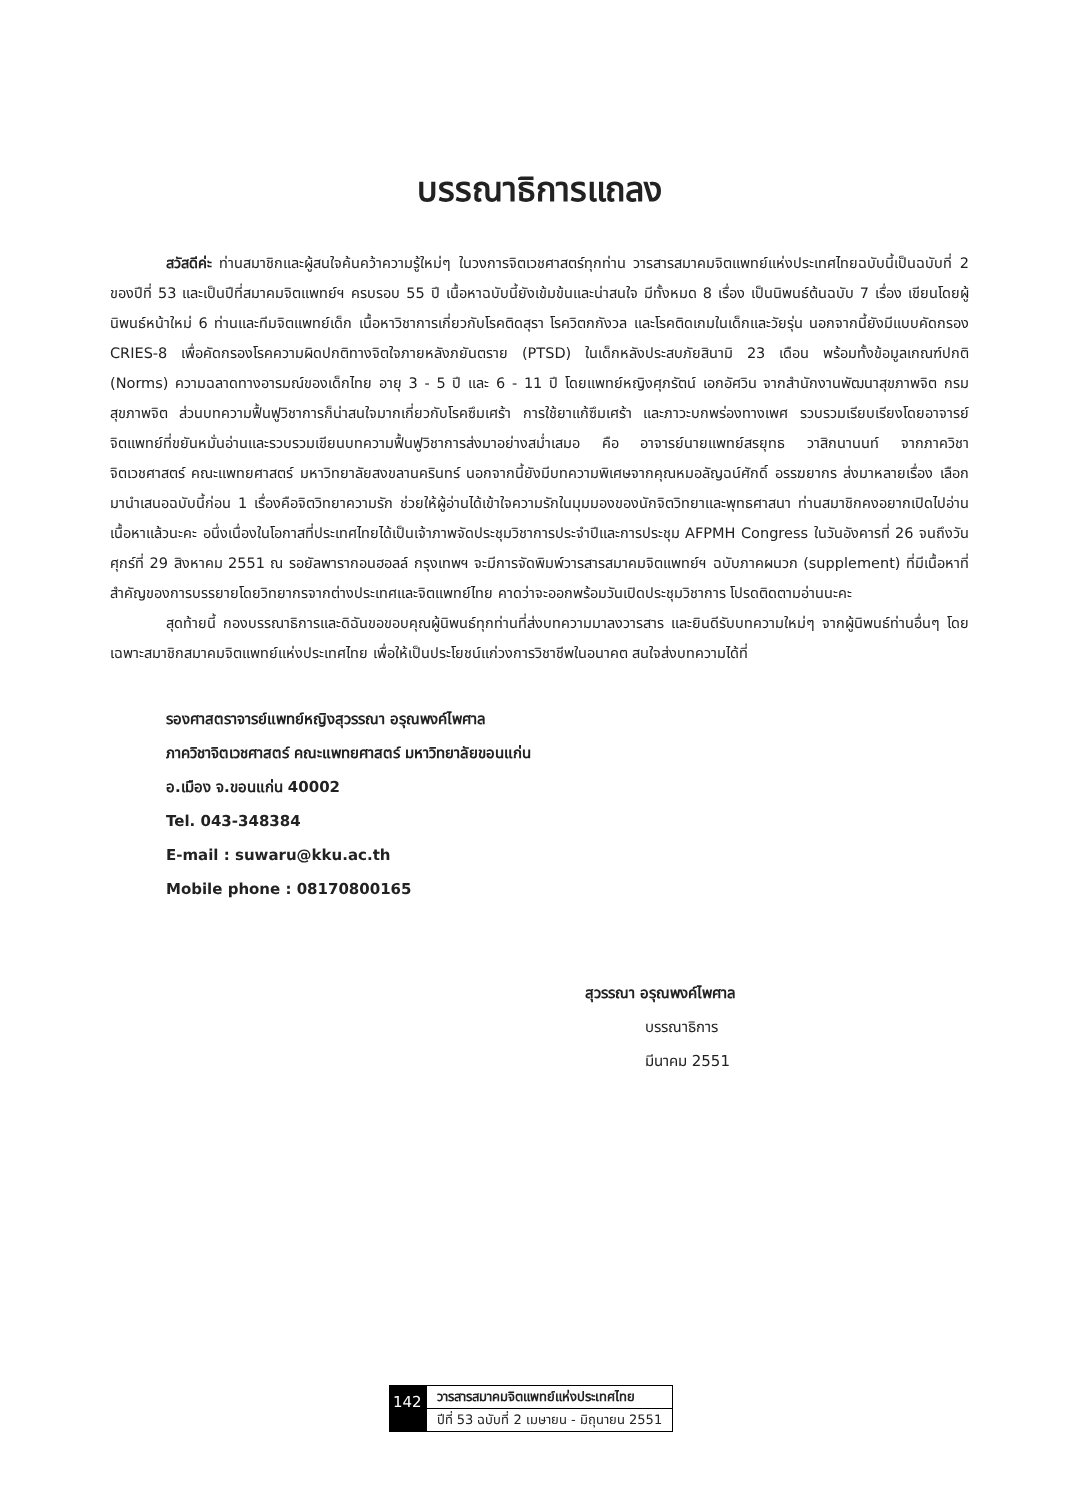บรรณาธิการแถลง
สวัสดีค่ะ ท่านสมาชิกและผู้สนใจค้นคว้าความรู้ใหม่ๆ ในวงการจิตเวชศาสตร์ทุกท่าน วารสารสมาคมจิตแพทย์แห่งประเทศไทยฉบับนี้เป็นฉบับที่ 2 ของปีที่ 53 และเป็นปีที่สมาคมจิตแพทย์ฯ ครบรอบ 55 ปี เนื้อหาฉบับนี้ยังเข้มข้นและน่าสนใจ มีทั้งหมด 8 เรื่อง เป็นนิพนธ์ต้นฉบับ 7 เรื่อง เขียนโดยผู้นิพนธ์หน้าใหม่ 6 ท่านและทีมจิตแพทย์เด็ก เนื้อหาวิชาการเกี่ยวกับโรคติดสุรา โรควิตกกังวล และโรคติดเกมในเด็กและวัยรุ่น นอกจากนี้ยังมีแบบคัดกรอง CRIES-8 เพื่อคัดกรองโรคความผิดปกติทางจิตใจภายหลังภยันตราย (PTSD) ในเด็กหลังประสบภัยสินามิ 23 เดือน พร้อมทั้งข้อมูลเกณฑ์ปกติ (Norms) ความฉลาดทางอารมณ์ของเด็กไทย อายุ 3 - 5 ปี และ 6 - 11 ปี โดยแพทย์หญิงศุภรัตน์ เอกอัศวิน จากสำนักงานพัฒนาสุขภาพจิต กรมสุขภาพจิต ส่วนบทความฟื้นฟูวิชาการก็น่าสนใจมากเกี่ยวกับโรคซึมเศร้า การใช้ยาแก้ซึมเศร้า และภาวะบกพร่องทางเพศ รวบรวมเรียบเรียงโดยอาจารย์จิตแพทย์ที่ขยันหมั่นอ่านและรวบรวมเขียนบทความฟื้นฟูวิชาการส่งมาอย่างสม่ำเสมอ คือ อาจารย์นายแพทย์สรยุทธ วาสิกนานนท์ จากภาควิชาจิตเวชศาสตร์ คณะแพทยศาสตร์ มหาวิทยาลัยสงขลานครินทร์ นอกจากนี้ยังมีบทความพิเศษจากคุณหมอลัญฉน์ศักดิ์ อรรฆยากร ส่งมาหลายเรื่อง เลือกมานำเสนอฉบับนี้ก่อน 1 เรื่องคือจิตวิทยาความรัก ช่วยให้ผู้อ่านได้เข้าใจความรักในมุมมองของนักจิตวิทยาและพุทธศาสนา ท่านสมาชิกคงอยากเปิดไปอ่านเนื้อหาแล้วนะคะ อนึ่งเนื่องในโอกาสที่ประเทศไทยได้เป็นเจ้าภาพจัดประชุมวิชาการประจำปีและการประชุม AFPMH Congress ในวันอังคารที่ 26 จนถึงวันศุกร์ที่ 29 สิงหาคม 2551 ณ รอยัลพารากอนฮอลล์ กรุงเทพฯ จะมีการจัดพิมพ์วารสารสมาคมจิตแพทย์ฯ ฉบับภาคผนวก (supplement) ที่มีเนื้อหาที่สำคัญของการบรรยายโดยวิทยากรจากต่างประเทศและจิตแพทย์ไทย คาดว่าจะออกพร้อมวันเปิดประชุมวิชาการ โปรดติดตามอ่านนะคะ
สุดท้ายนี้ กองบรรณาธิการและดิฉันขอขอบคุณผู้นิพนธ์ทุกท่านที่ส่งบทความมาลงวารสาร และยินดีรับบทความใหม่ๆ จากผู้นิพนธ์ท่านอื่นๆ โดยเฉพาะสมาชิกสมาคมจิตแพทย์แห่งประเทศไทย เพื่อให้เป็นประโยชน์แก่วงการวิชาชีพในอนาคต สนใจส่งบทความได้ที่
รองศาสตราจารย์แพทย์หญิงสุวรรณา อรุณพงค์ไพศาล
ภาควิชาจิตเวชศาสตร์ คณะแพทยศาสตร์ มหาวิทยาลัยขอนแก่น
อ.เมือง จ.ขอนแก่น 40002
Tel. 043-348384
E-mail : suwaru@kku.ac.th
Mobile phone : 08170800165
สุวรรณา อรุณพงค์ไพศาล
บรรณาธิการ
มีนาคม 2551
142
วารสารสมาคมจิตแพทย์แห่งประเทศไทย
ปีที่ 53 ฉบับที่ 2 เมษายน - มิถุนายน 2551